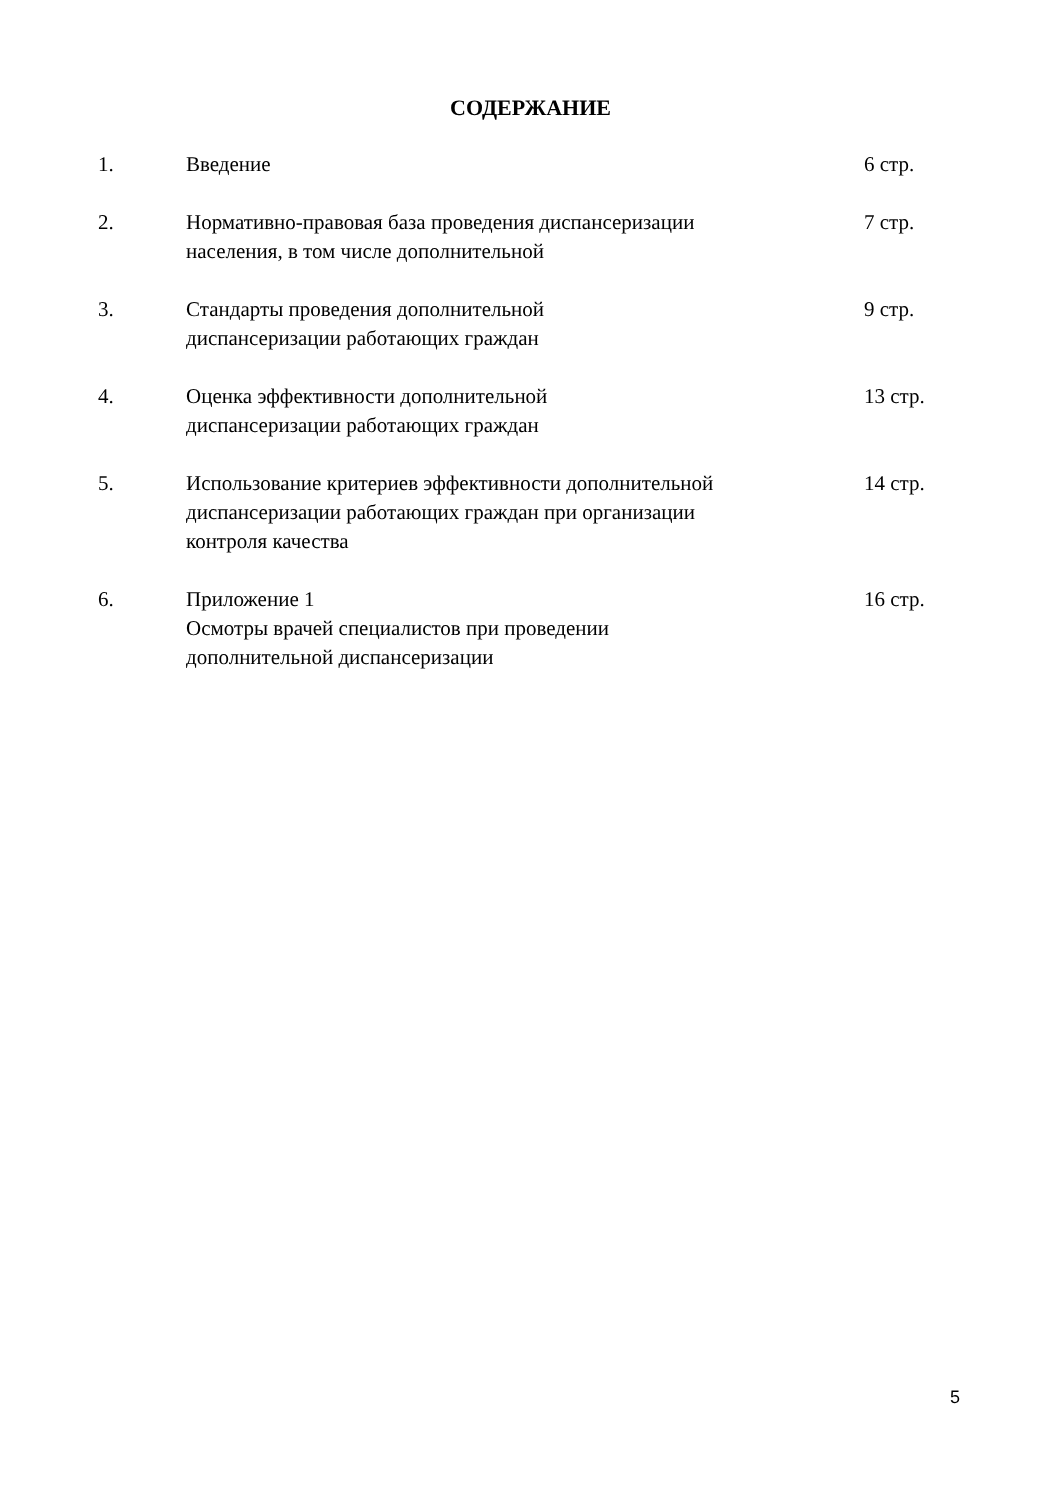СОДЕРЖАНИЕ
| 1. | Введение | 6 стр. |
| 2. | Нормативно-правовая база проведения диспансеризации населения, в том числе дополнительной | 7 стр. |
| 3. | Стандарты проведения дополнительной диспансеризации работающих граждан | 9 стр. |
| 4. | Оценка эффективности дополнительной диспансеризации работающих граждан | 13 стр. |
| 5. | Использование критериев эффективности дополнительной диспансеризации работающих граждан при организации контроля качества | 14 стр. |
| 6. | Приложение 1 Осмотры врачей специалистов при проведении дополнительной диспансеризации | 16 стр. |
5